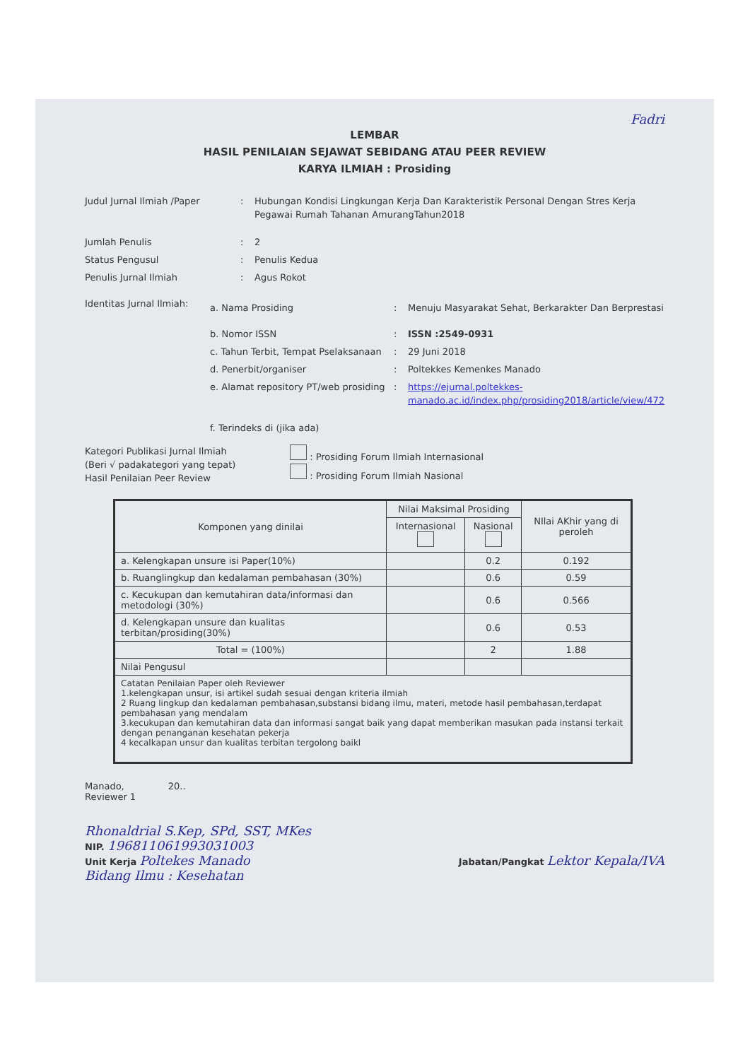Fadri
LEMBAR
HASIL PENILAIAN SEJAWAT SEBIDANG ATAU PEER REVIEW
KARYA ILMIAH : Prosiding
Judul Jurnal Ilmiah /Paper : Hubungan Kondisi Lingkungan Kerja Dan Karakteristik Personal Dengan Stres Kerja Pegawai Rumah Tahanan AmurangTahun2018
Jumlah Penulis : 2
Status Pengusul : Penulis Kedua
Penulis Jurnal Ilmiah : Agus Rokot
Identitas Jurnal Ilmiah:
a. Nama Prosiding : Menuju Masyarakat Sehat, Berkarakter Dan Berprestasi
b. Nomor ISSN : ISSN :2549-0931
c. Tahun Terbit, Tempat Pselaksanaan
: 29 Juni 2018
d. Penerbit/organiser : Poltekkes Kemenkes Manado
e. Alamat repository PT/web prosiding
: https://ejurnal.poltekkes-manado.ac.id/index.php/prosiding2018/article/view/472
f. Terindeks di (jika ada)
Kategori Publikasi Jurnal Ilmiah
(Beri √ padakategori yang tepat)
Hasil Penilaian Peer Review
: Prosiding Forum Ilmiah Internasional
: Prosiding Forum Ilmiah Nasional
| Komponen yang dinilai | Nilai Maksimal Prosiding | | NIlai AKhir yang di peroleh |
| --- | --- | --- | --- |
| | Internasional | Nasional | |
| a. Kelengkapan unsure isi Paper(10%) | | 0.2 | 0.192 |
| b. Ruanglingkup dan kedalaman pembahasan (30%) | | 0.6 | 0.59 |
| c. Kecukupan dan kemutahiran data/informasi dan metodologi (30%) | | 0.6 | 0.566 |
| d. Kelengkapan unsure dan kualitas terbitan/prosiding(30%) | | 0.6 | 0.53 |
| Total = (100%) | | 2 | 1.88 |
| Nilai Pengusul | | | |
| Catatan Penilaian Paper oleh Reviewer 1.kelengkapan unsur, isi artikel sudah sesuai dengan kriteria ilmiah 2 Ruang lingkup dan kedalaman pembahasan,substansi bidang ilmu, materi, metode hasil pembahasan,terdapat pembahasan yang mendalam 3.kecukupan dan kemutahiran data dan informasi sangat baik yang dapat memberikan masukan pada instansi terkait dengan penanganan kesehatan pekerja 4 kecalkapan unsur dan kualitas terbitan tergolong baikl | | | |
Manado, 20..
Reviewer 1
Rhonaldrial S.Kep, SPd, SST, MKes
NIP. 196811061993031003
Unit Kerja Poltekes Manado
Bidang Ilmu : Kesehatan
Jabatan/Pangkat Lektor Kepala/IVA